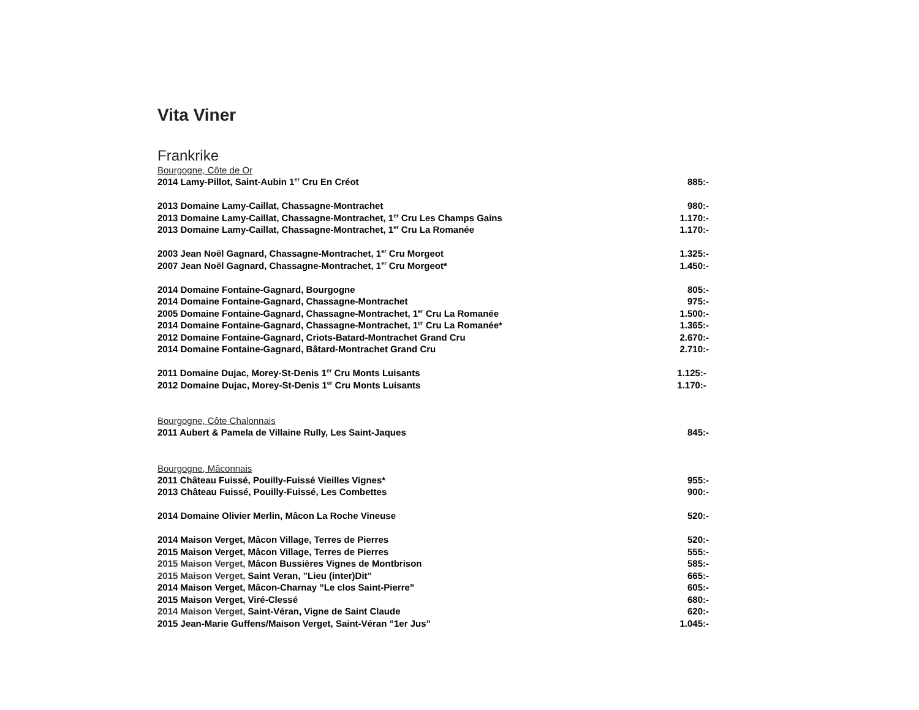Vita Viner
Frankrike
Bourgogne, Côte de Or
2014 Lamy-Pillot, Saint-Aubin 1<sup>er</sup> Cru En Créot 885:-
2013 Domaine Lamy-Caillat, Chassagne-Montrachet 980:-
2013 Domaine Lamy-Caillat, Chassagne-Montrachet, 1<sup>er</sup> Cru Les Champs Gains 1.170:-
2013 Domaine Lamy-Caillat, Chassagne-Montrachet, 1<sup>er</sup> Cru La Romanée 1.170:-
2003 Jean Noël Gagnard, Chassagne-Montrachet, 1<sup>er</sup> Cru Morgeot 1.325:-
2007 Jean Noël Gagnard, Chassagne-Montrachet, 1<sup>er</sup> Cru Morgeot* 1.450:-
2014 Domaine Fontaine-Gagnard, Bourgogne 805:-
2014 Domaine Fontaine-Gagnard, Chassagne-Montrachet 975:-
2005 Domaine Fontaine-Gagnard, Chassagne-Montrachet, 1<sup>er</sup> Cru La Romanée 1.500:-
2014 Domaine Fontaine-Gagnard, Chassagne-Montrachet, 1<sup>er</sup> Cru La Romanée* 1.365:-
2012 Domaine Fontaine-Gagnard, Criots-Batard-Montrachet Grand Cru 2.670:-
2014 Domaine Fontaine-Gagnard, Bâtard-Montrachet Grand Cru 2.710:-
2011 Domaine Dujac, Morey-St-Denis 1<sup>er</sup> Cru Monts Luisants 1.125:-
2012 Domaine Dujac, Morey-St-Denis 1<sup>er</sup> Cru Monts Luisants 1.170:-
Bourgogne, Côte Chalonnais
2011 Aubert & Pamela de Villaine Rully, Les Saint-Jaques 845:-
Bourgogne, Mâconnais
2011 Château Fuissé, Pouilly-Fuissé Vieilles Vignes* 955:-
2013 Château Fuissé, Pouilly-Fuissé, Les Combettes 900:-
2014 Domaine Olivier Merlin, Mâcon La Roche Vineuse 520:-
2014 Maison Verget, Mâcon Village, Terres de Pierres 520:-
2015 Maison Verget, Mâcon Village, Terres de Pierres 555:-
2015 Maison Verget, Mâcon Bussières Vignes de Montbrison 585:-
2015 Maison Verget, Saint Veran, ”Lieu (inter)Dit” 665:-
2014 Maison Verget, Mâcon-Charnay ”Le clos Saint-Pierre” 605:-
2015 Maison Verget, Viré-Clessé 680:-
2014 Maison Verget, Saint-Véran, Vigne de Saint Claude 620:-
2015 Jean-Marie Guffens/Maison Verget, Saint-Véran ”1er Jus” 1.045:-